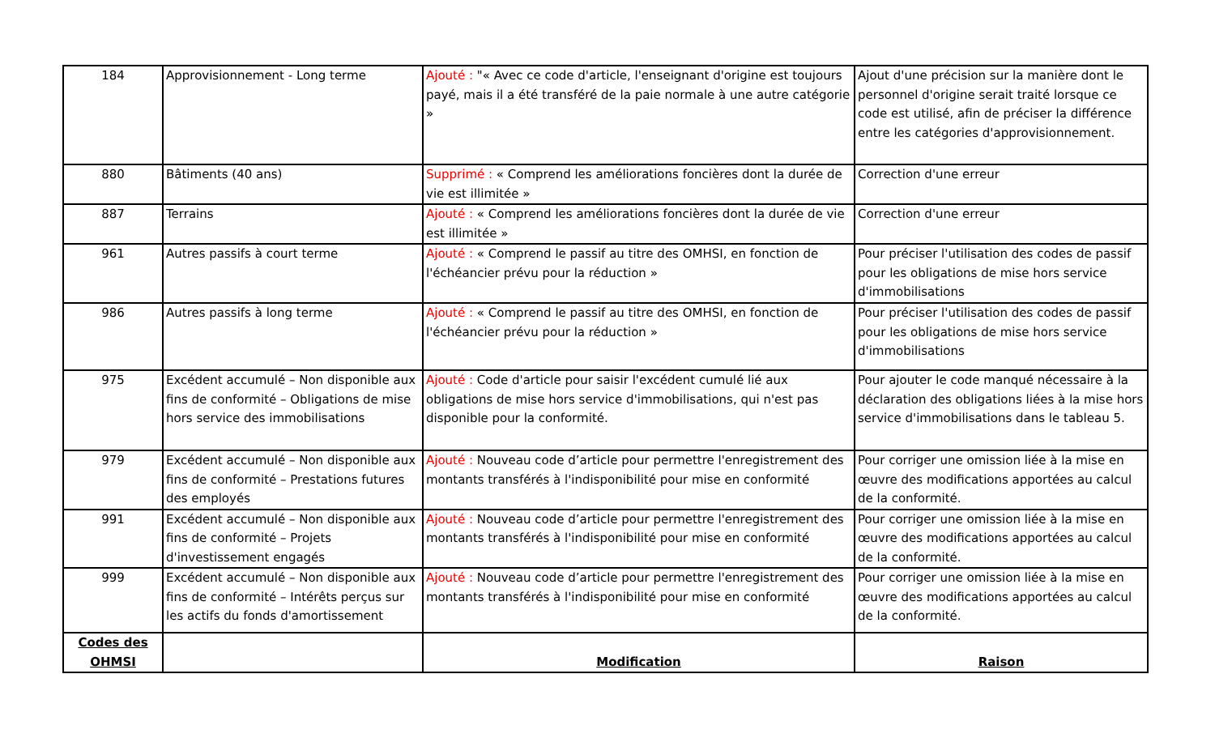| 184 | Approvisionnement - Long terme | Ajouté : "« Avec ce code d'article, l'enseignant d'origine est toujours payé, mais il a été transféré de la paie normale à une autre catégorie » | Ajout d'une précision sur la manière dont le personnel d'origine serait traité lorsque ce code est utilisé, afin de préciser la différence entre les catégories d'approvisionnement. |
| 880 | Bâtiments (40 ans) | Supprimé : « Comprend les améliorations foncières dont la durée de vie est illimitée » | Correction d'une erreur |
| 887 | Terrains | Ajouté : « Comprend les améliorations foncières dont la durée de vie est illimitée » | Correction d'une erreur |
| 961 | Autres passifs à court terme | Ajouté : « Comprend le passif au titre des OMHSI, en fonction de l'échéancier prévu pour la réduction » | Pour préciser l'utilisation des codes de passif pour les obligations de mise hors service d'immobilisations |
| 986 | Autres passifs à long terme | Ajouté : « Comprend le passif au titre des OMHSI, en fonction de l'échéancier prévu pour la réduction » | Pour préciser l'utilisation des codes de passif pour les obligations de mise hors service d'immobilisations |
| 975 | Excédent accumulé – Non disponible aux fins de conformité – Obligations de mise hors service des immobilisations | Ajouté : Code d'article pour saisir l'excédent cumulé lié aux obligations de mise hors service d'immobilisations, qui n'est pas disponible pour la conformité. | Pour ajouter le code manqué nécessaire à la déclaration des obligations liées à la mise hors service d'immobilisations dans le tableau 5. |
| 979 | Excédent accumulé – Non disponible aux fins de conformité – Prestations futures des employés | Ajouté : Nouveau code d’article pour permettre l'enregistrement des montants transférés à l'indisponibilité pour mise en conformité | Pour corriger une omission liée à la mise en œuvre des modifications apportées au calcul de la conformité. |
| 991 | Excédent accumulé – Non disponible aux fins de conformité – Projets d'investissement engagés | Ajouté : Nouveau code d’article pour permettre l'enregistrement des montants transférés à l'indisponibilité pour mise en conformité | Pour corriger une omission liée à la mise en œuvre des modifications apportées au calcul de la conformité. |
| 999 | Excédent accumulé – Non disponible aux fins de conformité – Intérêts perçus sur les actifs du fonds d'amortissement | Ajouté : Nouveau code d’article pour permettre l'enregistrement des montants transférés à l'indisponibilité pour mise en conformité | Pour corriger une omission liée à la mise en œuvre des modifications apportées au calcul de la conformité. |
| Codes des OHMSI | | Modification | Raison |